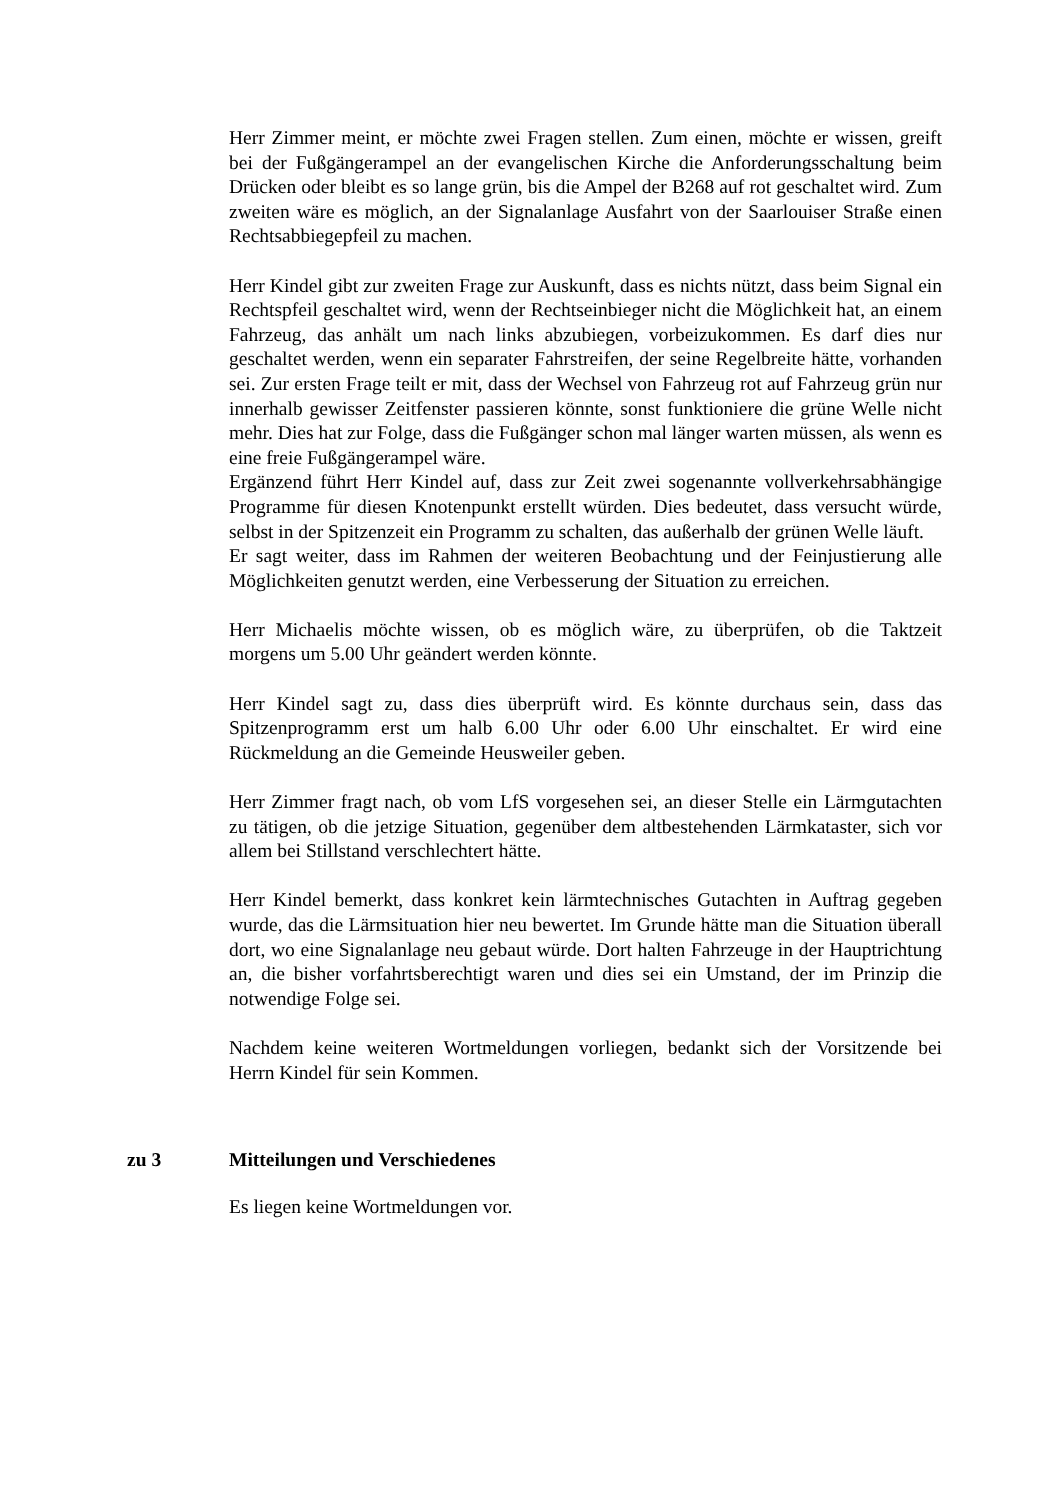Herr Zimmer meint, er möchte zwei Fragen stellen. Zum einen, möchte er wissen, greift bei der Fußgängerampel an der evangelischen Kirche die Anforderungsschaltung beim Drücken oder bleibt es so lange grün, bis die Ampel der B268 auf rot geschaltet wird. Zum zweiten wäre es möglich, an der Signalanlage Ausfahrt von der Saarlouiser Straße einen Rechtsabbiegepfeil zu machen.
Herr Kindel gibt zur zweiten Frage zur Auskunft, dass es nichts nützt, dass beim Signal ein Rechtspfeil geschaltet wird, wenn der Rechtseinbieger nicht die Möglichkeit hat, an einem Fahrzeug, das anhält um nach links abzubiegen, vorbeizukommen. Es darf dies nur geschaltet werden, wenn ein separater Fahrstreifen, der seine Regelbreite hätte, vorhanden sei. Zur ersten Frage teilt er mit, dass der Wechsel von Fahrzeug rot auf Fahrzeug grün nur innerhalb gewisser Zeitfenster passieren könnte, sonst funktioniere die grüne Welle nicht mehr. Dies hat zur Folge, dass die Fußgänger schon mal länger warten müssen, als wenn es eine freie Fußgängerampel wäre.
Ergänzend führt Herr Kindel auf, dass zur Zeit zwei sogenannte vollverkehrsabhängige Programme für diesen Knotenpunkt erstellt würden. Dies bedeutet, dass versucht würde, selbst in der Spitzenzeit ein Programm zu schalten, das außerhalb der grünen Welle läuft.
Er sagt weiter, dass im Rahmen der weiteren Beobachtung und der Feinjustierung alle Möglichkeiten genutzt werden, eine Verbesserung der Situation zu erreichen.
Herr Michaelis möchte wissen, ob es möglich wäre, zu überprüfen, ob die Taktzeit morgens um 5.00 Uhr geändert werden könnte.
Herr Kindel sagt zu, dass dies überprüft wird. Es könnte durchaus sein, dass das Spitzenprogramm erst um halb 6.00 Uhr oder 6.00 Uhr einschaltet. Er wird eine Rückmeldung an die Gemeinde Heusweiler geben.
Herr Zimmer fragt nach, ob vom LfS vorgesehen sei, an dieser Stelle ein Lärmgutachten zu tätigen, ob die jetzige Situation, gegenüber dem altbestehenden Lärmkataster, sich vor allem bei Stillstand verschlechtert hätte.
Herr Kindel bemerkt, dass konkret kein lärmtechnisches Gutachten in Auftrag gegeben wurde, das die Lärmsituation hier neu bewertet. Im Grunde hätte man die Situation überall dort, wo eine Signalanlage neu gebaut würde. Dort halten Fahrzeuge in der Hauptrichtung an, die bisher vorfahrtsberechtigt waren und dies sei ein Umstand, der im Prinzip die notwendige Folge sei.
Nachdem keine weiteren Wortmeldungen vorliegen, bedankt sich der Vorsitzende bei Herrn Kindel für sein Kommen.
zu 3 Mitteilungen und Verschiedenes
Es liegen keine Wortmeldungen vor.